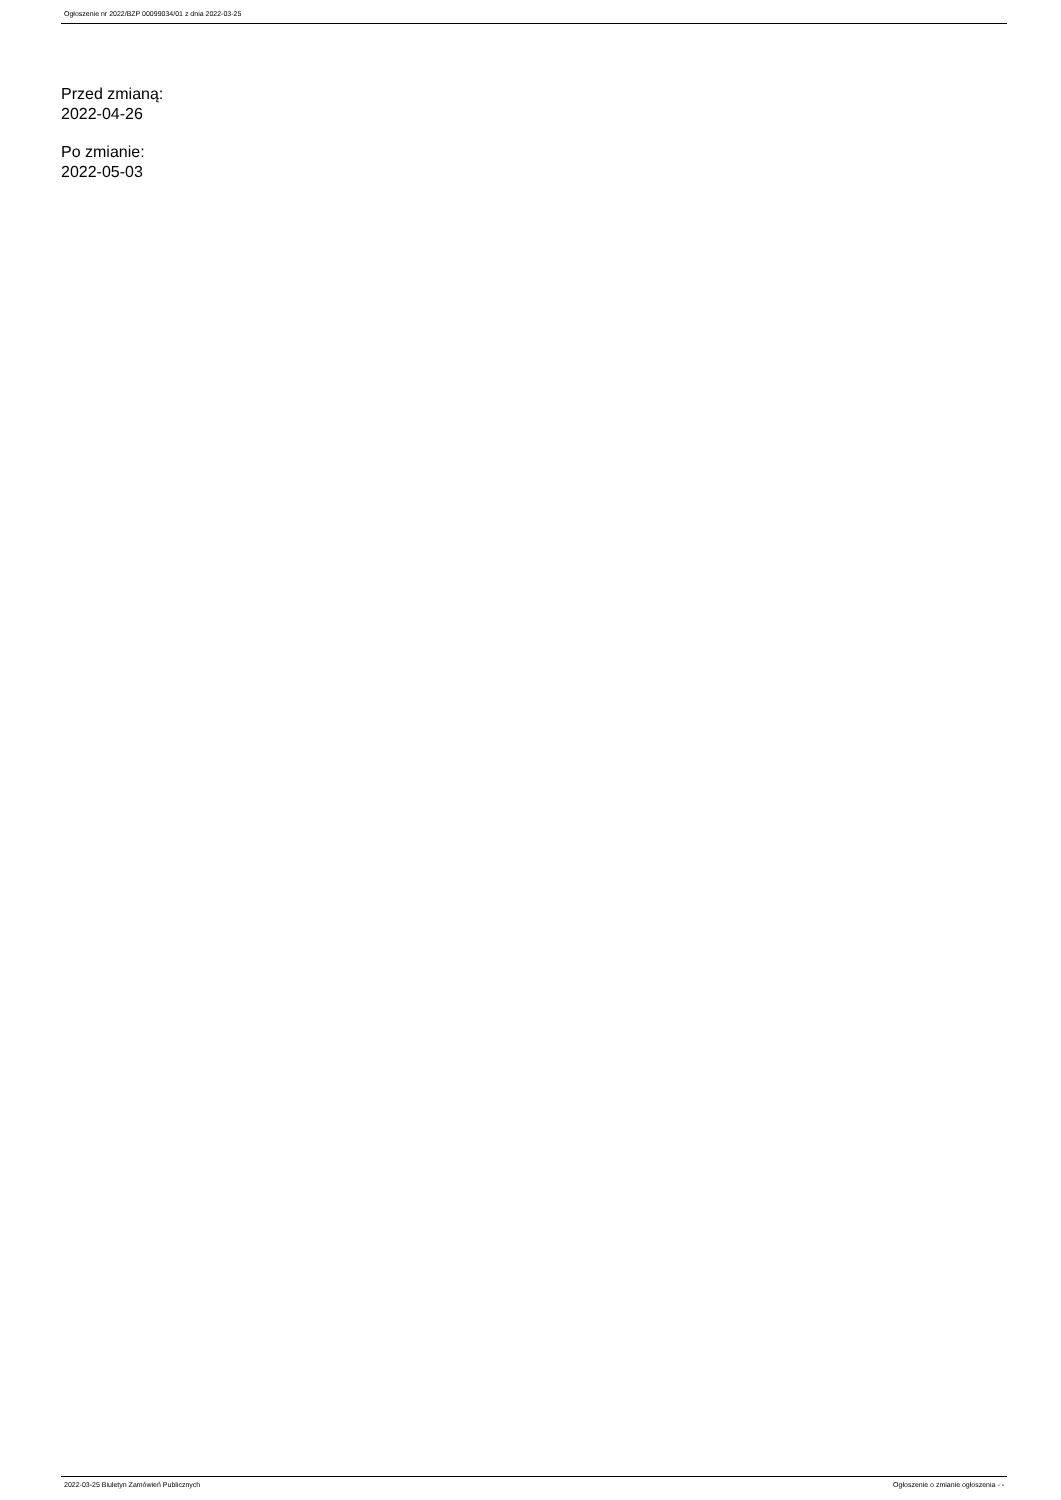Ogłoszenie nr 2022/BZP 00099034/01 z dnia 2022-03-25
Przed zmianą:
2022-04-26
Po zmianie:
2022-05-03
2022-03-25 Biuletyn Zamówień Publicznych Ogłoszenie o zmianie ogłoszenia - -